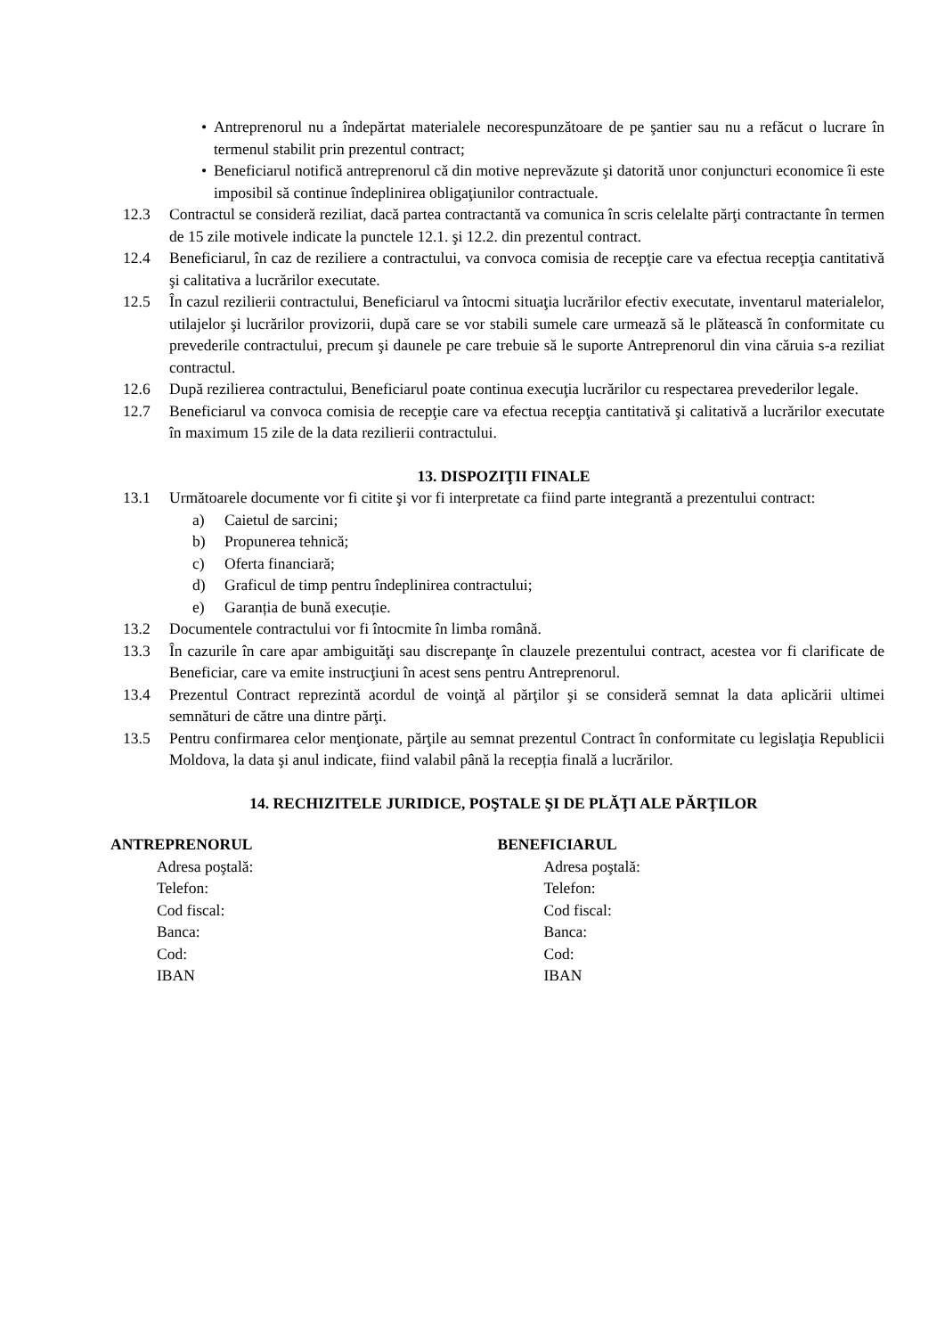• Antreprenorul nu a îndepărtat materialele necorespunzătoare de pe şantier sau nu a refăcut o lucrare în termenul stabilit prin prezentul contract;
• Beneficiarul notifică antreprenorul că din motive neprevăzute şi datorită unor conjuncturi economice îi este imposibil să continue îndeplinirea obligaţiunilor contractuale.
12.3 Contractul se consideră reziliat, dacă partea contractantă va comunica în scris celelalte părţi contractante în termen de 15 zile motivele indicate la punctele 12.1. şi 12.2. din prezentul contract.
12.4 Beneficiarul, în caz de reziliere a contractului, va convoca comisia de recepţie care va efectua recepţia cantitativă şi calitativa a lucrărilor executate.
12.5 În cazul rezilierii contractului, Beneficiarul va întocmi situaţia lucrărilor efectiv executate, inventarul materialelor, utilajelor şi lucrărilor provizorii, după care se vor stabili sumele care urmează să le plătească în conformitate cu prevederile contractului, precum şi daunele pe care trebuie să le suporte Antreprenorul din vina căruia s-a reziliat contractul.
12.6 După rezilierea contractului, Beneficiarul poate continua execuţia lucrărilor cu respectarea prevederilor legale.
12.7 Beneficiarul va convoca comisia de recepţie care va efectua recepţia cantitativă şi calitativă a lucrărilor executate în maximum 15 zile de la data rezilierii contractului.
13. DISPOZIŢII FINALE
13.1 Următoarele documente vor fi citite şi vor fi interpretate ca fiind parte integrantă a prezentului contract:
a) Caietul de sarcini;
b) Propunerea tehnică;
c) Oferta financiară;
d) Graficul de timp pentru îndeplinirea contractului;
e) Garanția de bună execuție.
13.2 Documentele contractului vor fi întocmite în limba română.
13.3 În cazurile în care apar ambiguităţi sau discrepanţe în clauzele prezentului contract, acestea vor fi clarificate de Beneficiar, care va emite instrucţiuni în acest sens pentru Antreprenorul.
13.4 Prezentul Contract reprezintă acordul de voinţă al părţilor şi se consideră semnat la data aplicării ultimei semnături de către una dintre părţi.
13.5 Pentru confirmarea celor menţionate, părţile au semnat prezentul Contract în conformitate cu legislaţia Republicii Moldova, la data şi anul indicate, fiind valabil până la recepția finală a lucrărilor.
14. RECHIZITELE JURIDICE, POŞTALE ŞI DE PLĂŢI ALE PĂRŢILOR
ANTREPRENORUL
Adresa poştală:
Telefon:
Cod fiscal:
Banca:
Cod:
IBAN
BENEFICIARUL
Adresa poştală:
Telefon:
Cod fiscal:
Banca:
Cod:
IBAN